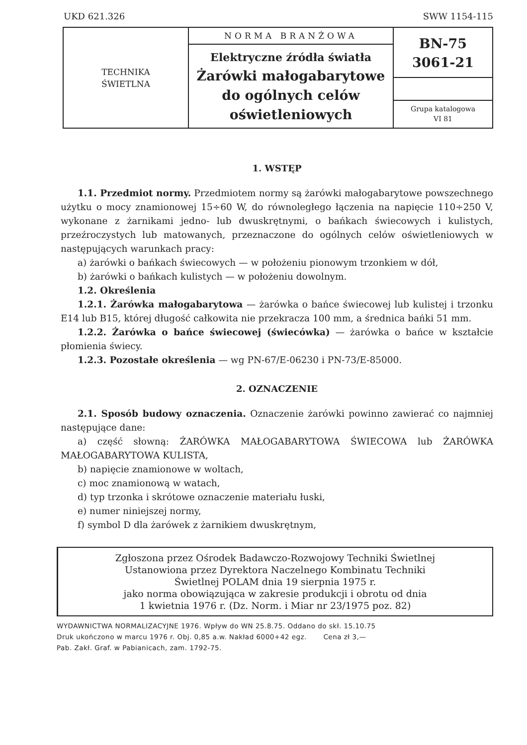UKD 621.326 SWW 1154-115
| TECHNIKA ŚWIETLNA | NORMA BRANŻOWA Elektryczne źródła światła Żarówki małogabarytowe do ogólnych celów oświetleniowych | BN-75 3061-21 Grupa katalogowa VI 81 |
1. WSTĘP
1.1. Przedmiot normy. Przedmiotem normy są żarówki małogabarytowe powszechnego użytku o mocy znamionowej 15÷60 W, do równoległego łączenia na napięcie 110÷250 V, wykonane z żarnikami jedno- lub dwuskrętnymi, o bańkach świecowych i kulistych, przeźroczystych lub matowanych, przeznaczone do ogólnych celów oświetleniowych w następujących warunkach pracy:
a) żarówki o bańkach świecowych — w położeniu pionowym trzonkiem w dół,
b) żarówki o bańkach kulistych — w położeniu dowolnym.
1.2. Określenia
1.2.1. Żarówka małogabarytowa — żarówka o bańce świecowej lub kulistej i trzonku E14 lub B15, której długość całkowita nie przekracza 100 mm, a średnica bańki 51 mm.
1.2.2. Żarówka o bańce świecowej (świecówka) — żarówka o bańce w kształcie płomienia świecy.
1.2.3. Pozostałe określenia — wg PN-67/E-06230 i PN-73/E-85000.
2. OZNACZENIE
2.1. Sposób budowy oznaczenia. Oznaczenie żarówki powinno zawierać co najmniej następujące dane:
a) część słowną: ŻARÓWKA MAŁOGABARYTOWA ŚWIECOWA lub ŻARÓWKA MAŁOGABARYTOWA KULISTA,
b) napięcie znamionowe w woltach,
c) moc znamionową w watach,
d) typ trzonka i skrótowe oznaczenie materiału łuski,
e) numer niniejszej normy,
f) symbol D dla żarówek z żarnikiem dwuskrętnym,
Zgłoszona przez Ośrodek Badawczo-Rozwojowy Techniki Świetlnej
Ustanowiona przez Dyrektora Naczelnego Kombinatu Techniki
Świetlnej POLAM dnia 19 sierpnia 1975 r.
jako norma obowiązująca w zakresie produkcji i obrotu od dnia
1 kwietnia 1976 r. (Dz. Norm. i Miar nr 23/1975 poz. 82)
WYDAWNICTWA NORMALIZACYJNE 1976. Wpływ do WN 25.8.75. Oddano do skł. 15.10.75
Druk ukończono w marcu 1976 r. Obj. 0,85 a.w. Nakład 6000+42 egz. Cena zł 3,—
Pab. Zakł. Graf. w Pabianicach, zam. 1792-75.